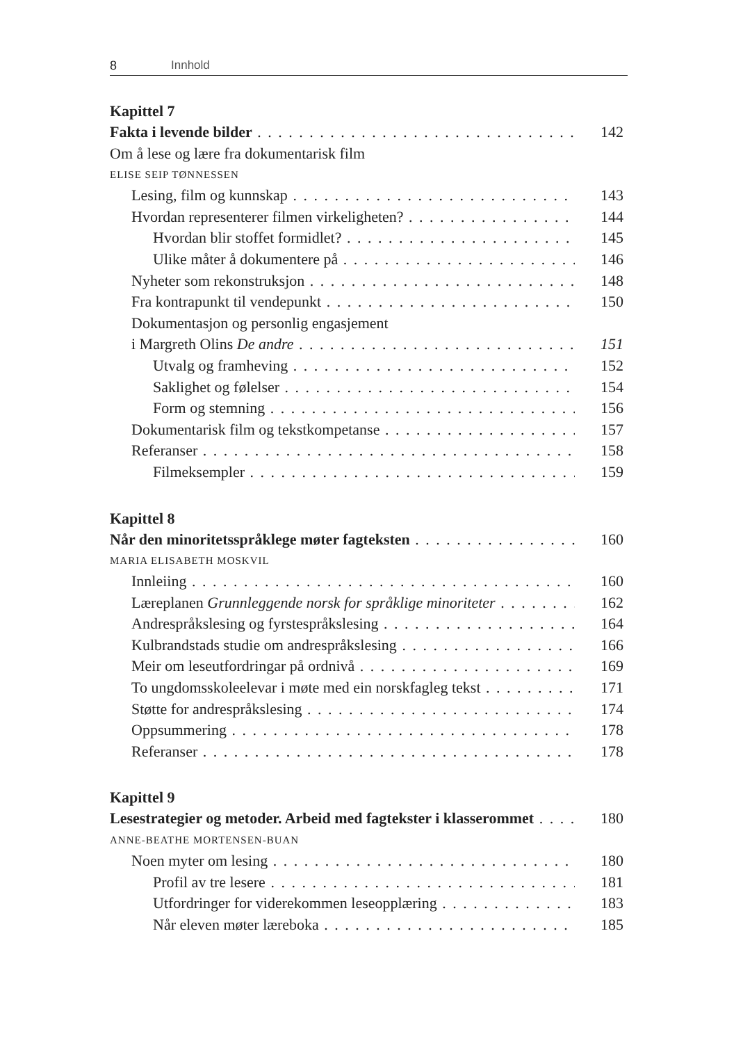8 Innhold
Kapittel 7
Fakta i levende bilder 142
Om å lese og lære fra dokumentarisk film
ELISE SEIP TØNNESSEN
Lesing, film og kunnskap 143
Hvordan representerer filmen virkeligheten? 144
Hvordan blir stoffet formidlet? 145
Ulike måter å dokumentere på 146
Nyheter som rekonstruksjon 148
Fra kontrapunkt til vendepunkt 150
Dokumentasjon og personlig engasjement
i Margreth Olins De andre 151
Utvalg og framheving 152
Saklighet og følelser 154
Form og stemning 156
Dokumentarisk film og tekstkompetanse 157
Referanser 158
Filmeksempler 159
Kapittel 8
Når den minoritetsspråklege møter fagteksten 160
MARIA ELISABETH MOSKVIL
Innleiing 160
Læreplanen Grunnleggende norsk for språklige minoriteter 162
Andrespråkslesing og fyrstespråkslesing 164
Kulbrandstads studie om andrespråkslesing 166
Meir om leseutfordringar på ordnivå 169
To ungdomsskoleelevar i møte med ein norskfagleg tekst 171
Støtte for andrespråkslesing 174
Oppsummering 178
Referanser 178
Kapittel 9
Lesestrategier og metoder. Arbeid med fagtekster i klasserommet 180
ANNE-BEATHE MORTENSEN-BUAN
Noen myter om lesing 180
Profil av tre lesere 181
Utfordringer for viderekommen leseopplæring 183
Når eleven møter læreboka 185